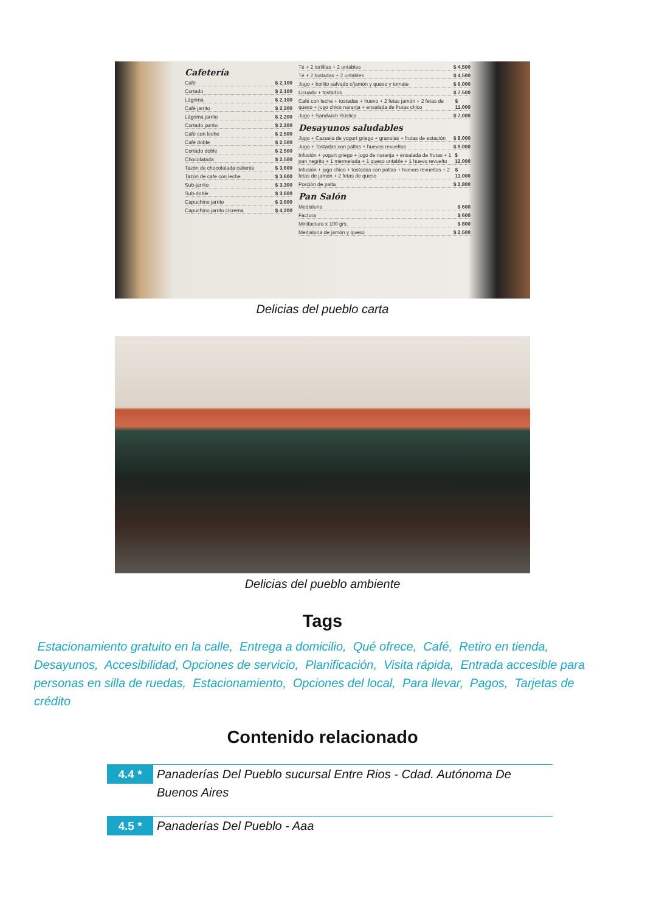Cafetería
Café $ 2.100
Cortado $ 2.100
Lágrima $ 2.100
Café jarrito $ 2.200
Lágrima jarrito $ 2.200
Cortado jarrito $ 2.200
Café con leche $ 2.500
Café doble $ 2.500
Cortado doble $ 2.500
Chocolatada $ 2.500
Tazón de chocolatada caliente $ 3.600
Tazón de cafe con leche $ 3.600
Sub-jarrito $ 3.300
Sub-doble $ 3.600
Capuchino jarrito $ 3.600
Capuchino jarrito c/crema $ 4.200
Té + 2 tortillas + 2 untables $ 4.500
Té + 2 tostadas + 2 untables $ 4.500
Jugo + bollito salvado c/jamón y queso y tomate $ 6.000
Licuado + tostados $ 7.500
Café con leche + tostadas + huevo + 2 fetas jamón + 2 fetas de queso + jugo chico naranja + ensalada de frutas chico $ 11.000
Jugo + Sandwich Rústico $ 7.000
Desayunos saludables
Jugo + Cazuela de yogurt griego + granolas + frutas de estación $ 8.000
Jugo + Tostadas con paltas + huevos revueltos $ 9.000
Infusión + yogurt griego + jugo de naranja + ensalada de frutas + 1 pan negrito + 1 mermelada + 1 queso untable + 1 huevo revuelto $ 12.000
Infusión + jugo chico + tostadas con paltas + huevos revueltos + 2 fetas de jamón + 2 fetas de queso $ 11.000
Porción de palta $ 2.800
Pan Salón
Medialuna $ 600
Factura $ 600
Minifactura x 100 grs. $ 800
Medialuna de jamón y queso $ 2.500
Delicias del pueblo carta
Delicias del pueblo ambiente
Tags
Estacionamiento gratuito en la calle, Entrega a domicilio, Qué ofrece, Café, Retiro en tienda, Desayunos, Accesibilidad, Opciones de servicio, Planificación, Visita rápida, Entrada accesible para personas en silla de ruedas, Estacionamiento, Opciones del local, Para llevar, Pagos, Tarjetas de crédito
Contenido relacionado
4.4 *
Panaderías Del Pueblo sucursal Entre Rios - Cdad. Autónoma De Buenos Aires
4.5 *
Panaderías Del Pueblo - Aaa